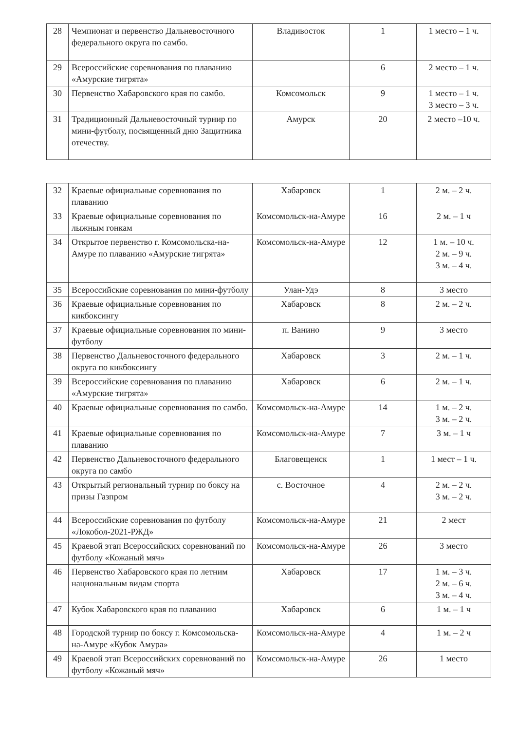| 28 | Чемпионат и первенство Дальневосточного федерального округа по самбо. | Владивосток | 1 | 1 место – 1 ч. |
| 29 | Всероссийские соревнования по плаванию «Амурские тигрята» | | 6 | 2 место – 1 ч. |
| 30 | Первенство Хабаровского края по самбо. | Комсомольск | 9 | 1 место – 1 ч. 3 место – 3 ч. |
| 31 | Традиционный Дальневосточный турнир по мини-футболу, посвященный дню Защитника отечеству. | Амурск | 20 | 2 место –10 ч. |
| 32 | Краевые официальные соревнования по плаванию | Хабаровск | 1 | 2 м. – 2 ч. |
| 33 | Краевые официальные соревнования по лыжным гонкам | Комсомольск-на-Амуре | 16 | 2 м. – 1 ч |
| 34 | Открытое первенство г. Комсомольска-на-Амуре по плаванию «Амурские тигрята» | Комсомольск-на-Амуре | 12 | 1 м. – 10 ч. 2 м. – 9 ч. 3 м. – 4 ч. |
| 35 | Всероссийские соревнования по мини-футболу | Улан-Удэ | 8 | 3 место |
| 36 | Краевые официальные соревнования по кикбоксингу | Хабаровск | 8 | 2 м. – 2 ч. |
| 37 | Краевые официальные соревнования по мини-футболу | п. Ванино | 9 | 3 место |
| 38 | Первенство Дальневосточного федерального округа по кикбоксингу | Хабаровск | 3 | 2 м. – 1 ч. |
| 39 | Всероссийские соревнования по плаванию «Амурские тигрята» | Хабаровск | 6 | 2 м. – 1 ч. |
| 40 | Краевые официальные соревнования по самбо. | Комсомольск-на-Амуре | 14 | 1 м. – 2 ч. 3 м. – 2 ч. |
| 41 | Краевые официальные соревнования по плаванию | Комсомольск-на-Амуре | 7 | 3 м. – 1 ч |
| 42 | Первенство Дальневосточного федерального округа по самбо | Благовещенск | 1 | 1 мест – 1 ч. |
| 43 | Открытый региональный турнир по боксу на призы Газпром | с. Восточное | 4 | 2 м. – 2 ч. 3 м. – 2 ч. |
| 44 | Всероссийские соревнования по футболу «Локобол-2021-РЖД» | Комсомольск-на-Амуре | 21 | 2 мест |
| 45 | Краевой этап Всероссийских соревнований по футболу «Кожаный мяч» | Комсомольск-на-Амуре | 26 | 3 место |
| 46 | Первенство Хабаровского края по летним национальным видам спорта | Хабаровск | 17 | 1 м. – 3 ч. 2 м. – 6 ч. 3 м. – 4 ч. |
| 47 | Кубок Хабаровского края по плаванию | Хабаровск | 6 | 1 м. – 1 ч |
| 48 | Городской турнир по боксу г. Комсомольска-на-Амуре «Кубок Амура» | Комсомольск-на-Амуре | 4 | 1 м. – 2 ч |
| 49 | Краевой этап Всероссийских соревнований по футболу «Кожаный мяч» | Комсомольск-на-Амуре | 26 | 1 место |